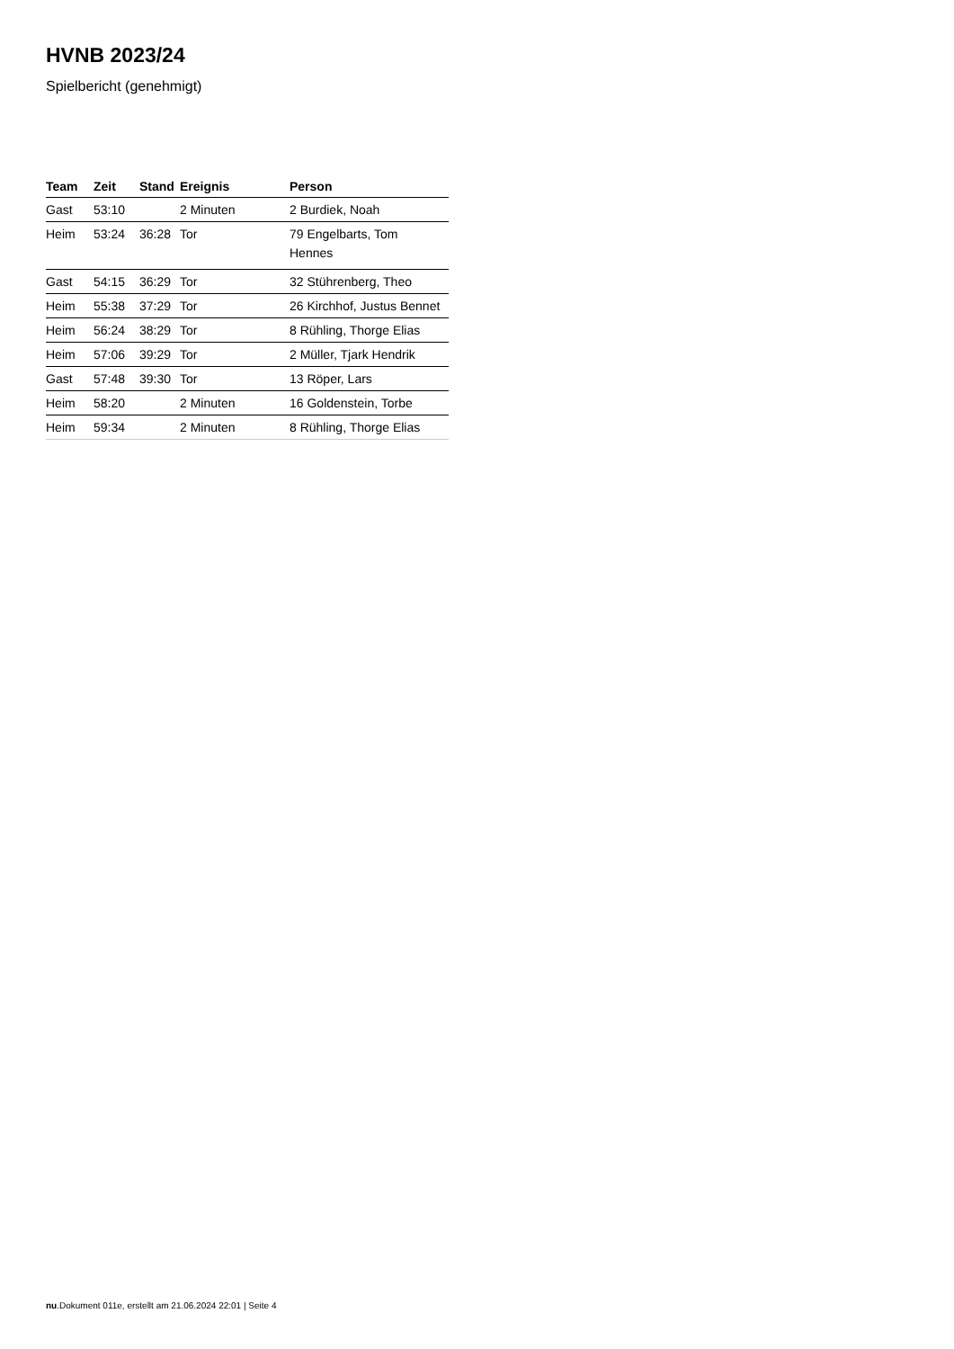HVNB 2023/24
Spielbericht (genehmigt)
| Team | Zeit | Stand | Ereignis | Person |
| --- | --- | --- | --- | --- |
| Gast | 53:10 | | 2 Minuten | 2 Burdiek, Noah |
| Heim | 53:24 | 36:28 | Tor | 79 Engelbarts, Tom Hennes |
| Gast | 54:15 | 36:29 | Tor | 32 Stührenberg, Theo |
| Heim | 55:38 | 37:29 | Tor | 26 Kirchhof, Justus Bennet |
| Heim | 56:24 | 38:29 | Tor | 8 Rühling, Thorge Elias |
| Heim | 57:06 | 39:29 | Tor | 2 Müller, Tjark Hendrik |
| Gast | 57:48 | 39:30 | Tor | 13 Röper, Lars |
| Heim | 58:20 | | 2 Minuten | 16 Goldenstein, Torbe |
| Heim | 59:34 | | 2 Minuten | 8 Rühling, Thorge Elias |
nu.Dokument 011e, erstellt am 21.06.2024 22:01 | Seite 4